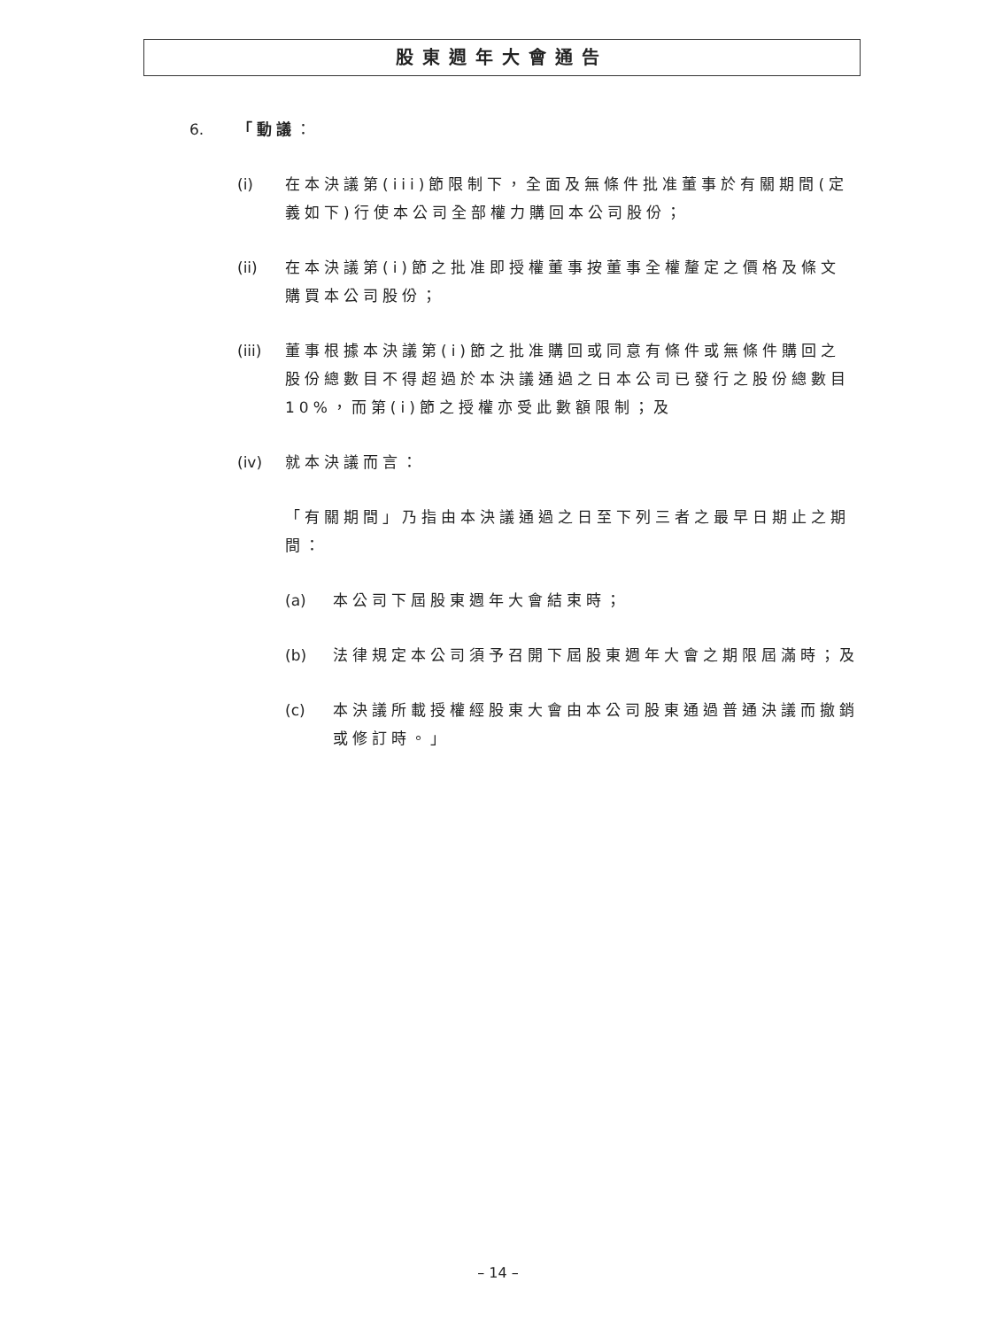股東週年大會通告
6. 「動議：
(i) 在本決議第(iii)節限制下，全面及無條件批准董事於有關期間(定義如下)行使本公司全部權力購回本公司股份；
(ii) 在本決議第(i)節之批准即授權董事按董事全權釐定之價格及條文購買本公司股份；
(iii) 董事根據本決議第(i)節之批准購回或同意有條件或無條件購回之股份總數目不得超過於本決議通過之日本公司已發行之股份總數目10%，而第(i)節之授權亦受此數額限制；及
(iv) 就本決議而言：
「有關期間」乃指由本決議通過之日至下列三者之最早日期止之期間：
(a) 本公司下屆股東週年大會結束時；
(b) 法律規定本公司須予召開下屆股東週年大會之期限屆滿時；及
(c) 本決議所載授權經股東大會由本公司股東通過普通決議而撤銷或修訂時。」
– 14 –